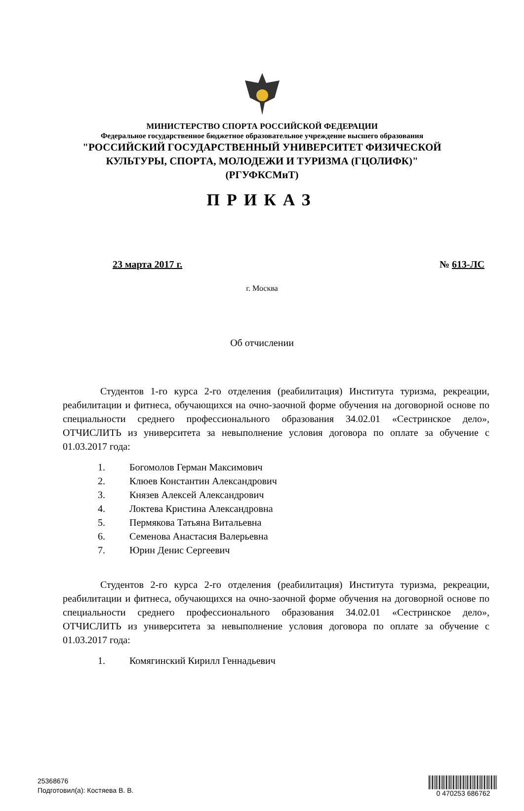МИНИСТЕРСТВО СПОРТА РОССИЙСКОЙ ФЕДЕРАЦИИ
Федеральное государственное бюджетное образовательное учреждение высшего образования
"РОССИЙСКИЙ ГОСУДАРСТВЕННЫЙ УНИВЕРСИТЕТ ФИЗИЧЕСКОЙ
КУЛЬТУРЫ, СПОРТА, МОЛОДЕЖИ И ТУРИЗМА (ГЦОЛИФК)"
(РГУФКСМиТ)
ПРИКАЗ
23 марта 2017 г. № 613-ЛС
г. Москва
Об отчислении
Студентов 1-го курса 2-го отделения (реабилитация) Института туризма, рекреации, реабилитации и фитнеса, обучающихся на очно-заочной форме обучения на договорной основе по специальности среднего профессионального образования 34.02.01 «Сестринское дело», ОТЧИСЛИТЬ из университета за невыполнение условия договора по оплате за обучение с 01.03.2017 года:
1. Богомолов Герман Максимович
2. Клюев Константин Александрович
3. Князев Алексей Александрович
4. Локтева Кристина Александровна
5. Пермякова Татьяна Витальевна
6. Семенова Анастасия Валерьевна
7. Юрин Денис Сергеевич
Студентов 2-го курса 2-го отделения (реабилитация) Института туризма, рекреации, реабилитации и фитнеса, обучающихся на очно-заочной форме обучения на договорной основе по специальности среднего профессионального образования 34.02.01 «Сестринское дело», ОТЧИСЛИТЬ из университета за невыполнение условия договора по оплате за обучение с 01.03.2017 года:
1. Комягинский Кирилл Геннадьевич
25368676
Подготовил(а): Костяева В. В.
0 470253 686762